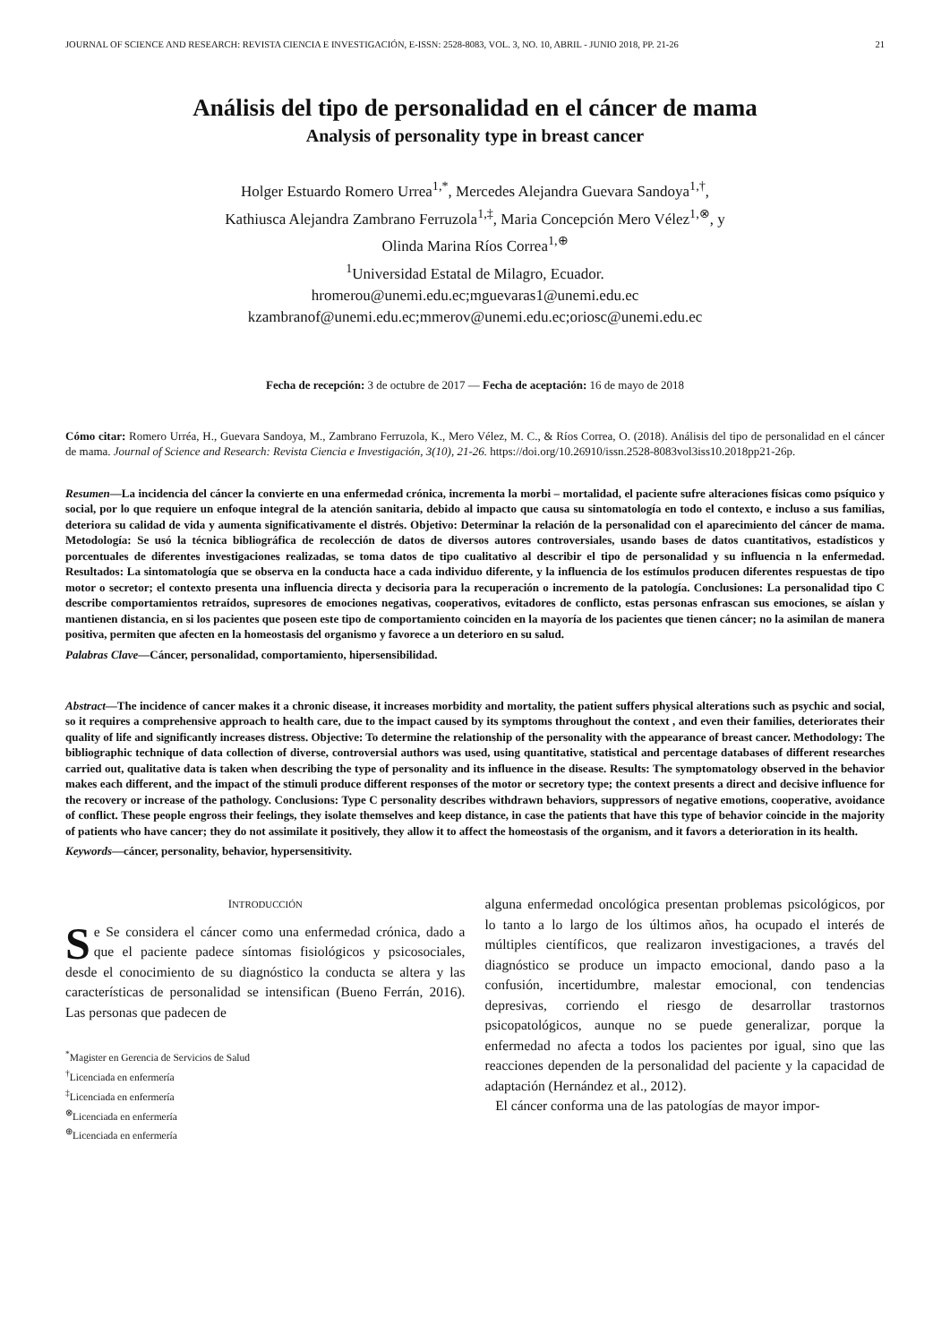JOURNAL OF SCIENCE AND RESEARCH: REVISTA CIENCIA E INVESTIGACIÓN, E-ISSN: 2528-8083, VOL. 3, NO. 10, ABRIL - JUNIO 2018, PP. 21-26 21
Análisis del tipo de personalidad en el cáncer de mama
Analysis of personality type in breast cancer
Holger Estuardo Romero Urrea<sup>1,*</sup>, Mercedes Alejandra Guevara Sandoya<sup>1,†</sup>,
Kathiusca Alejandra Zambrano Ferruzola<sup>1,‡</sup>, Maria Concepción Mero Vélez<sup>1,⊗</sup>, y
Olinda Marina Ríos Correa<sup>1,⊕</sup>
<sup>1</sup> Universidad Estatal de Milagro, Ecuador.
hromerou@unemi.edu.ec;mguevaras1@unemi.edu.ec
kzambranof@unemi.edu.ec;mmerov@unemi.edu.ec;oriosc@unemi.edu.ec
Fecha de recepción: 3 de octubre de 2017 — Fecha de aceptación: 16 de mayo de 2018
Cómo citar: Romero Urréa, H., Guevara Sandoya, M., Zambrano Ferruzola, K., Mero Vélez, M. C., & Ríos Correa, O. (2018). Análisis del tipo de personalidad en el cáncer de mama. Journal of Science and Research: Revista Ciencia e Investigación, 3(10), 21-26. https://doi.org/10.26910/issn.2528-8083vol3iss10.2018pp21-26p.
Resumen—La incidencia del cáncer la convierte en una enfermedad crónica, incrementa la morbi – mortalidad, el paciente sufre alteraciones físicas como psíquico y social, por lo que requiere un enfoque integral de la atención sanitaria, debido al impacto que causa su sintomatología en todo el contexto, e incluso a sus familias, deteriora su calidad de vida y aumenta significativamente el distrés. Objetivo: Determinar la relación de la personalidad con el aparecimiento del cáncer de mama. Metodología: Se usó la técnica bibliográfica de recolección de datos de diversos autores controversiales, usando bases de datos cuantitativos, estadísticos y porcentuales de diferentes investigaciones realizadas, se toma datos de tipo cualitativo al describir el tipo de personalidad y su influencia n la enfermedad. Resultados: La sintomatología que se observa en la conducta hace a cada individuo diferente, y la influencia de los estímulos producen diferentes respuestas de tipo motor o secretor; el contexto presenta una influencia directa y decisoria para la recuperación o incremento de la patología. Conclusiones: La personalidad tipo C describe comportamientos retraídos, supresores de emociones negativas, cooperativos, evitadores de conflicto, estas personas enfrascan sus emociones, se aíslan y mantienen distancia, en si los pacientes que poseen este tipo de comportamiento coinciden en la mayoría de los pacientes que tienen cáncer; no la asimilan de manera positiva, permiten que afecten en la homeostasis del organismo y favorece a un deterioro en su salud.
Palabras Clave—Cáncer, personalidad, comportamiento, hipersensibilidad.
Abstract—The incidence of cancer makes it a chronic disease, it increases morbidity and mortality, the patient suffers physical alterations such as psychic and social, so it requires a comprehensive approach to health care, due to the impact caused by its symptoms throughout the context , and even their families, deteriorates their quality of life and significantly increases distress. Objective: To determine the relationship of the personality with the appearance of breast cancer. Methodology: The bibliographic technique of data collection of diverse, controversial authors was used, using quantitative, statistical and percentage databases of different researches carried out, qualitative data is taken when describing the type of personality and its influence in the disease. Results: The symptomatology observed in the behavior makes each different, and the impact of the stimuli produce different responses of the motor or secretory type; the context presents a direct and decisive influence for the recovery or increase of the pathology. Conclusions: Type C personality describes withdrawn behaviors, suppressors of negative emotions, cooperative, avoidance of conflict. These people engross their feelings, they isolate themselves and keep distance, in case the patients that have this type of behavior coincide in the majority of patients who have cancer; they do not assimilate it positively, they allow it to affect the homeostasis of the organism, and it favors a deterioration in its health.
Keywords—cáncer, personality, behavior, hypersensitivity.
INTRODUCCIÓN
Se Se considera el cáncer como una enfermedad crónica, dado a que el paciente padece síntomas fisiológicos y psicosociales, desde el conocimiento de su diagnóstico la conducta se altera y las características de personalidad se intensifican (Bueno Ferrán, 2016). Las personas que padecen de
<sup>*</sup> Magister en Gerencia de Servicios de Salud
<sup>†</sup> Licenciada en enfermería
<sup>‡</sup> Licenciada en enfermería
<sup>⊗</sup>Licenciada en enfermería
<sup>⊕</sup>Licenciada en enfermería
alguna enfermedad oncológica presentan problemas psicológicos, por lo tanto a lo largo de los últimos años, ha ocupado el interés de múltiples científicos, que realizaron investigaciones, a través del diagnóstico se produce un impacto emocional, dando paso a la confusión, incertidumbre, malestar emocional, con tendencias depresivas, corriendo el riesgo de desarrollar trastornos psicopatológicos, aunque no se puede generalizar, porque la enfermedad no afecta a todos los pacientes por igual, sino que las reacciones dependen de la personalidad del paciente y la capacidad de adaptación (Hernández et al., 2012).
El cáncer conforma una de las patologías de mayor impor-